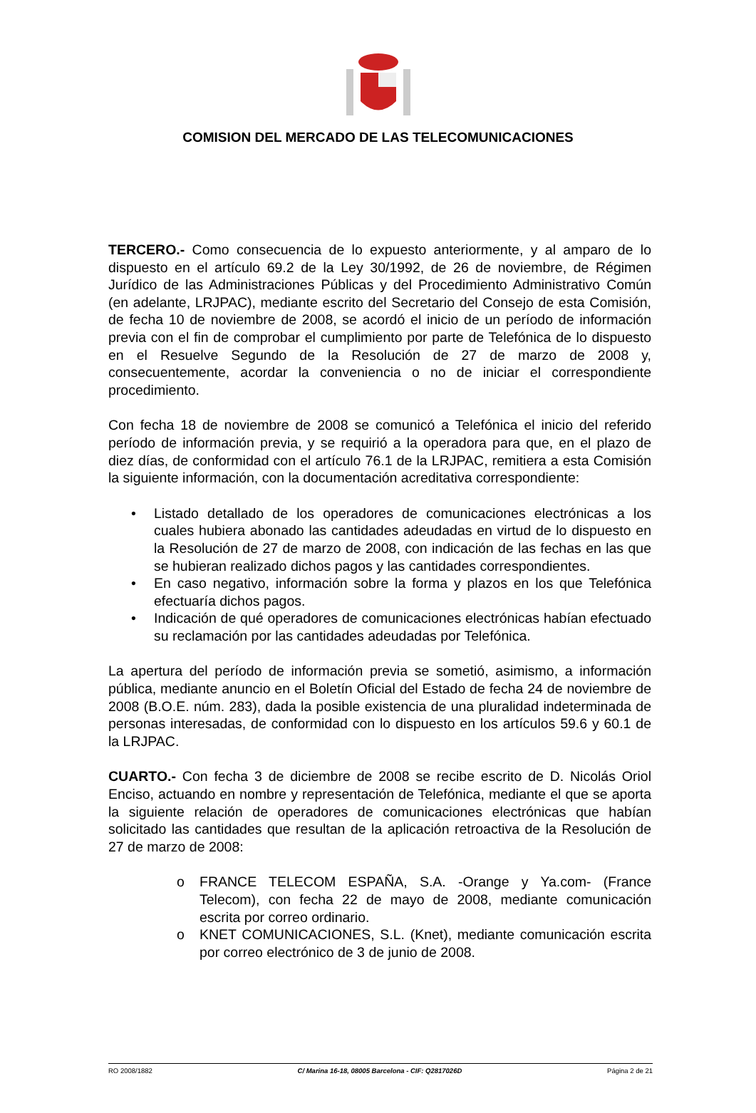COMISION DEL MERCADO DE LAS TELECOMUNICACIONES
TERCERO.- Como consecuencia de lo expuesto anteriormente, y al amparo de lo dispuesto en el artículo 69.2 de la Ley 30/1992, de 26 de noviembre, de Régimen Jurídico de las Administraciones Públicas y del Procedimiento Administrativo Común (en adelante, LRJPAC), mediante escrito del Secretario del Consejo de esta Comisión, de fecha 10 de noviembre de 2008, se acordó el inicio de un período de información previa con el fin de comprobar el cumplimiento por parte de Telefónica de lo dispuesto en el Resuelve Segundo de la Resolución de 27 de marzo de 2008 y, consecuentemente, acordar la conveniencia o no de iniciar el correspondiente procedimiento.
Con fecha 18 de noviembre de 2008 se comunicó a Telefónica el inicio del referido período de información previa, y se requirió a la operadora para que, en el plazo de diez días, de conformidad con el artículo 76.1 de la LRJPAC, remitiera a esta Comisión la siguiente información, con la documentación acreditativa correspondiente:
• Listado detallado de los operadores de comunicaciones electrónicas a los cuales hubiera abonado las cantidades adeudadas en virtud de lo dispuesto en la Resolución de 27 de marzo de 2008, con indicación de las fechas en las que se hubieran realizado dichos pagos y las cantidades correspondientes.
• En caso negativo, información sobre la forma y plazos en los que Telefónica efectuaría dichos pagos.
• Indicación de qué operadores de comunicaciones electrónicas habían efectuado su reclamación por las cantidades adeudadas por Telefónica.
La apertura del período de información previa se sometió, asimismo, a información pública, mediante anuncio en el Boletín Oficial del Estado de fecha 24 de noviembre de 2008 (B.O.E. núm. 283), dada la posible existencia de una pluralidad indeterminada de personas interesadas, de conformidad con lo dispuesto en los artículos 59.6 y 60.1 de la LRJPAC.
CUARTO.- Con fecha 3 de diciembre de 2008 se recibe escrito de D. Nicolás Oriol Enciso, actuando en nombre y representación de Telefónica, mediante el que se aporta la siguiente relación de operadores de comunicaciones electrónicas que habían solicitado las cantidades que resultan de la aplicación retroactiva de la Resolución de 27 de marzo de 2008:
o FRANCE TELECOM ESPAÑA, S.A. -Orange y Ya.com- (France Telecom), con fecha 22 de mayo de 2008, mediante comunicación escrita por correo ordinario.
o KNET COMUNICACIONES, S.L. (Knet), mediante comunicación escrita por correo electrónico de 3 de junio de 2008.
RO 2008/1882 C/ Marina 16-18, 08005 Barcelona - CIF: Q2817026D Página 2 de 21